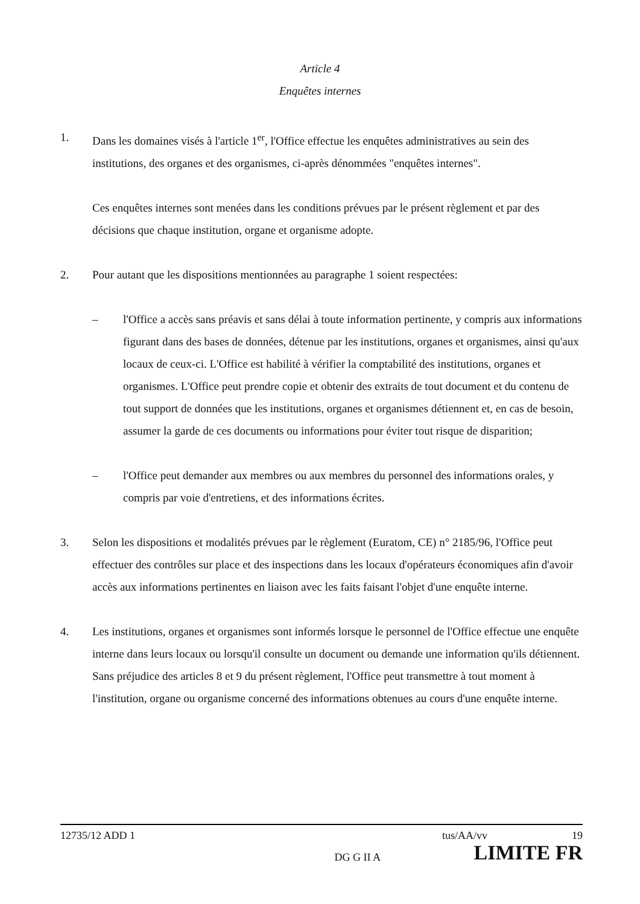Article 4
Enquêtes internes
1. Dans les domaines visés à l'article 1<sup>er</sup>, l'Office effectue les enquêtes administratives au sein des institutions, des organes et des organismes, ci-après dénommées "enquêtes internes".
Ces enquêtes internes sont menées dans les conditions prévues par le présent règlement et par des décisions que chaque institution, organe et organisme adopte.
2. Pour autant que les dispositions mentionnées au paragraphe 1 soient respectées:
– l'Office a accès sans préavis et sans délai à toute information pertinente, y compris aux informations figurant dans des bases de données, détenue par les institutions, organes et organismes, ainsi qu'aux locaux de ceux-ci. L'Office est habilité à vérifier la comptabilité des institutions, organes et organismes. L'Office peut prendre copie et obtenir des extraits de tout document et du contenu de tout support de données que les institutions, organes et organismes détiennent et, en cas de besoin, assumer la garde de ces documents ou informations pour éviter tout risque de disparition;
– l'Office peut demander aux membres ou aux membres du personnel des informations orales, y compris par voie d'entretiens, et des informations écrites.
3. Selon les dispositions et modalités prévues par le règlement (Euratom, CE) n° 2185/96, l'Office peut effectuer des contrôles sur place et des inspections dans les locaux d'opérateurs économiques afin d'avoir accès aux informations pertinentes en liaison avec les faits faisant l'objet d'une enquête interne.
4. Les institutions, organes et organismes sont informés lorsque le personnel de l'Office effectue une enquête interne dans leurs locaux ou lorsqu'il consulte un document ou demande une information qu'ils détiennent. Sans préjudice des articles 8 et 9 du présent règlement, l'Office peut transmettre à tout moment à l'institution, organe ou organisme concerné des informations obtenues au cours d'une enquête interne.
12735/12 ADD 1 tus/AA/vv 19
DG G II A LIMITE FR